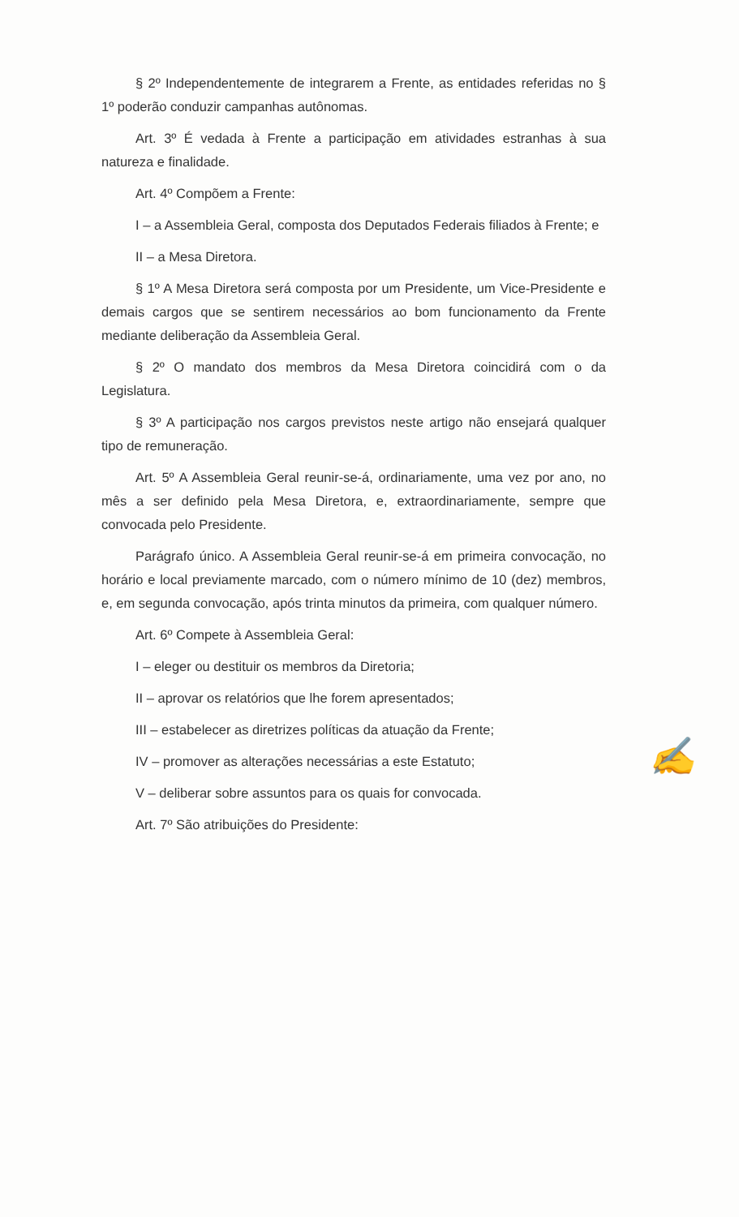§ 2º Independentemente de integrarem a Frente, as entidades referidas no § 1º poderão conduzir campanhas autônomas.
Art. 3º É vedada à Frente a participação em atividades estranhas à sua natureza e finalidade.
Art. 4º Compõem a Frente:
I – a Assembleia Geral, composta dos Deputados Federais filiados à Frente; e
II – a Mesa Diretora.
§ 1º A Mesa Diretora será composta por um Presidente, um Vice-Presidente e demais cargos que se sentirem necessários ao bom funcionamento da Frente mediante deliberação da Assembleia Geral.
§ 2º O mandato dos membros da Mesa Diretora coincidirá com o da Legislatura.
§ 3º A participação nos cargos previstos neste artigo não ensejará qualquer tipo de remuneração.
Art. 5º A Assembleia Geral reunir-se-á, ordinariamente, uma vez por ano, no mês a ser definido pela Mesa Diretora, e, extraordinariamente, sempre que convocada pelo Presidente.
Parágrafo único. A Assembleia Geral reunir-se-á em primeira convocação, no horário e local previamente marcado, com o número mínimo de 10 (dez) membros, e, em segunda convocação, após trinta minutos da primeira, com qualquer número.
Art. 6º Compete à Assembleia Geral:
I – eleger ou destituir os membros da Diretoria;
II – aprovar os relatórios que lhe forem apresentados;
III – estabelecer as diretrizes políticas da atuação da Frente;
IV – promover as alterações necessárias a este Estatuto;
V – deliberar sobre assuntos para os quais for convocada.
Art. 7º São atribuições do Presidente:
✍